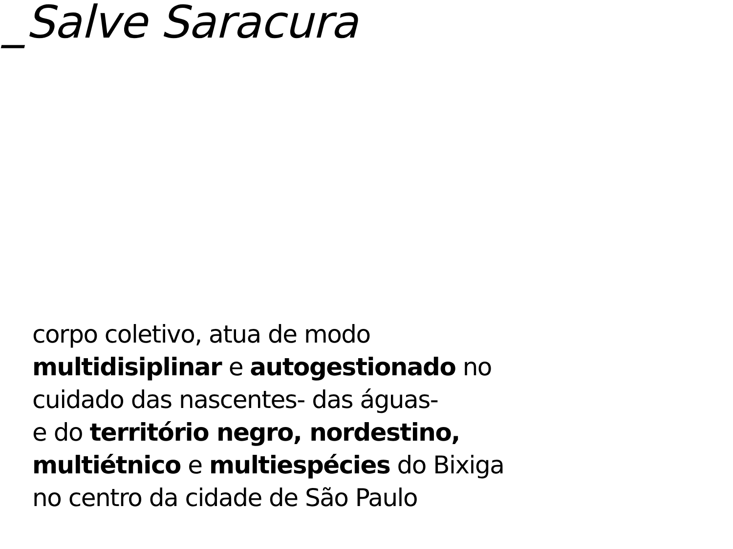_Salve Saracura
corpo coletivo, atua de modo
multidisiplinar e autogestionado no
cuidado das nascentes- das águas-
e do território negro, nordestino,
multiétnico e multiespécies do Bixiga
no centro da cidade de São Paulo